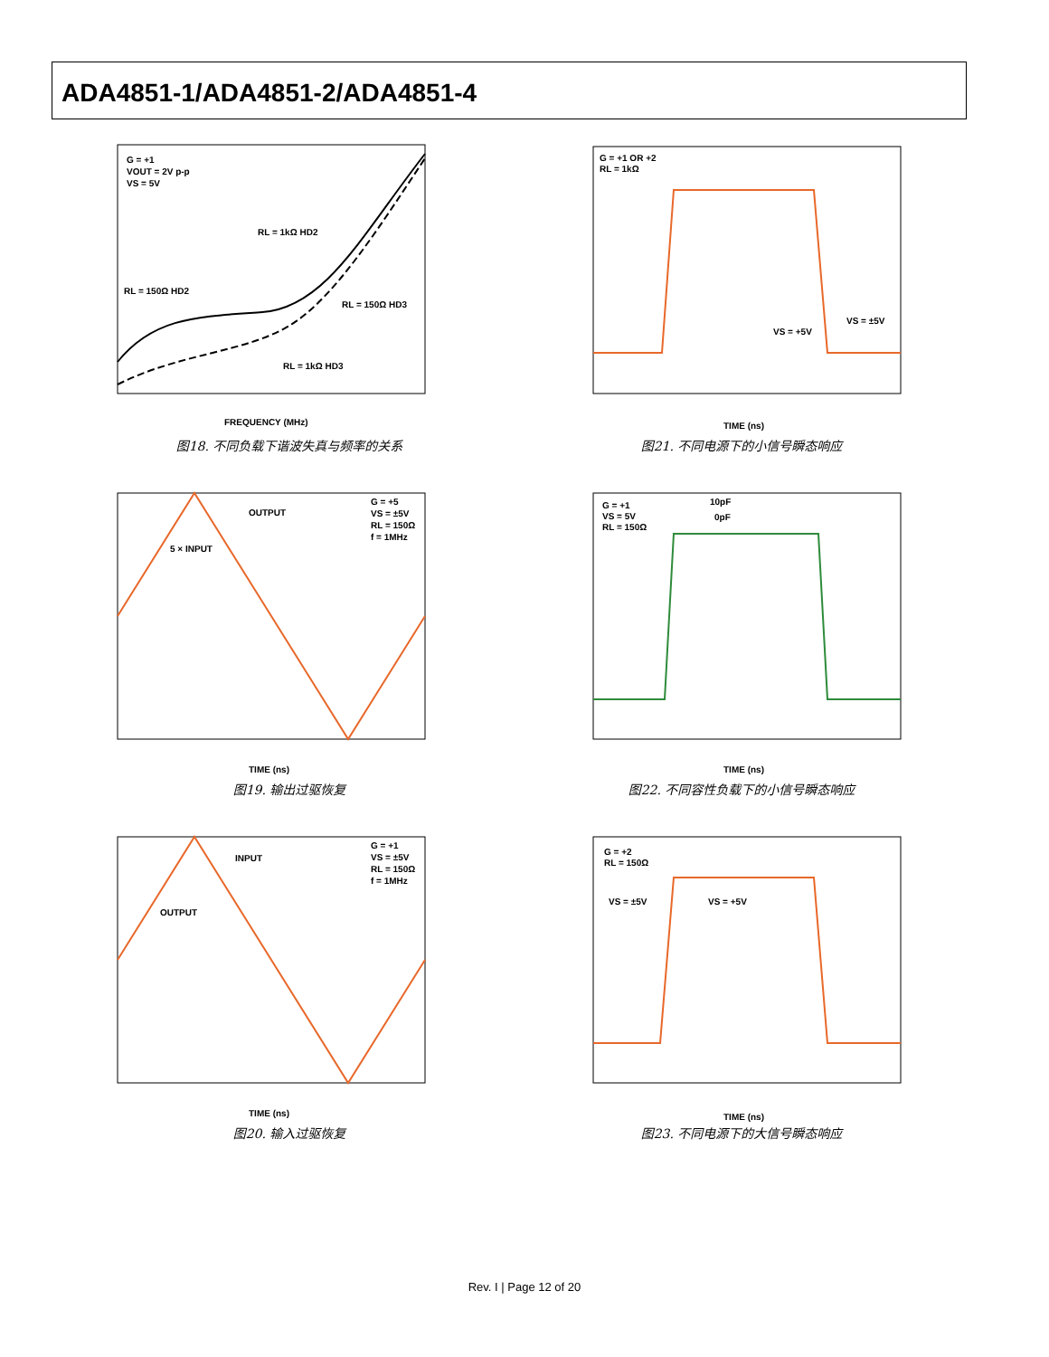ADA4851-1/ADA4851-2/ADA4851-4
G = +1
VOUT = 2V p-p
VS = 5V
RL = 1kΩ HD2
RL = 150Ω HD2
RL = 150Ω HD3
RL = 1kΩ HD3
FREQUENCY (MHz)
图18. 不同负载下谐波失真与频率的关系
G = +1 OR +2
RL = 1kΩ
VS = +5V
VS = ±5V
TIME (ns)
图21. 不同电源下的小信号瞬态响应
OUTPUT
5 × INPUT
G = +5
VS = ±5V
RL = 150Ω
f = 1MHz
TIME (ns)
图19. 输出过驱恢复
G = +1
VS = 5V
RL = 150Ω
10pF
0pF
TIME (ns)
图22. 不同容性负载下的小信号瞬态响应
INPUT
OUTPUT
G = +1
VS = ±5V
RL = 150Ω
f = 1MHz
TIME (ns)
图20. 输入过驱恢复
G = +2
RL = 150Ω
VS = ±5V
VS = +5V
TIME (ns)
图23. 不同电源下的大信号瞬态响应
Rev. I | Page 12 of 20